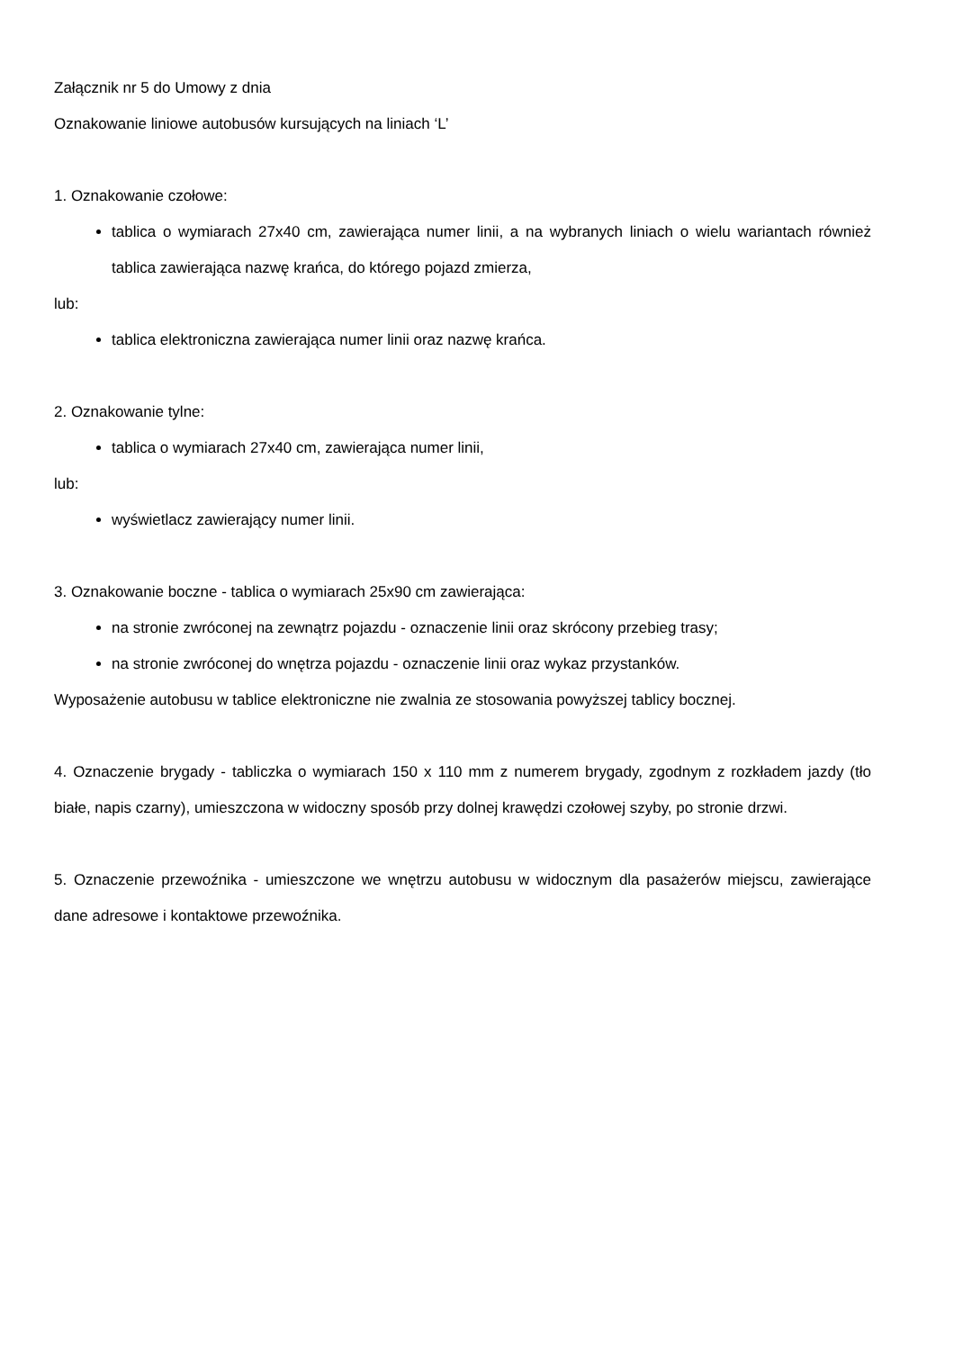Załącznik nr 5 do Umowy z dnia
Oznakowanie liniowe autobusów kursujących na liniach ‘L’
1. Oznakowanie czołowe:
tablica o wymiarach 27x40 cm, zawierająca numer linii, a na wybranych liniach o wielu wariantach również tablica zawierająca nazwę krańca, do którego pojazd zmierza,
lub:
tablica elektroniczna zawierająca numer linii oraz nazwę krańca.
2. Oznakowanie tylne:
tablica o wymiarach 27x40 cm, zawierająca numer linii,
lub:
wyświetlacz zawierający numer linii.
3. Oznakowanie boczne - tablica o wymiarach 25x90 cm zawierająca:
na stronie zwróconej na zewnątrz pojazdu - oznaczenie linii oraz skrócony przebieg trasy;
na stronie zwróconej do wnętrza pojazdu - oznaczenie linii oraz wykaz przystanków.
Wyposażenie autobusu w tablice elektroniczne nie zwalnia ze stosowania powyższej tablicy bocznej.
4. Oznaczenie brygady - tabliczka o wymiarach 150 x 110 mm z numerem brygady, zgodnym z rozkładem jazdy (tło białe, napis czarny), umieszczona w widoczny sposób przy dolnej krawędzi czołowej szyby, po stronie drzwi.
5. Oznaczenie przewoźnika - umieszczone we wnętrzu autobusu w widocznym dla pasażerów miejscu, zawierające dane adresowe i kontaktowe przewoźnika.